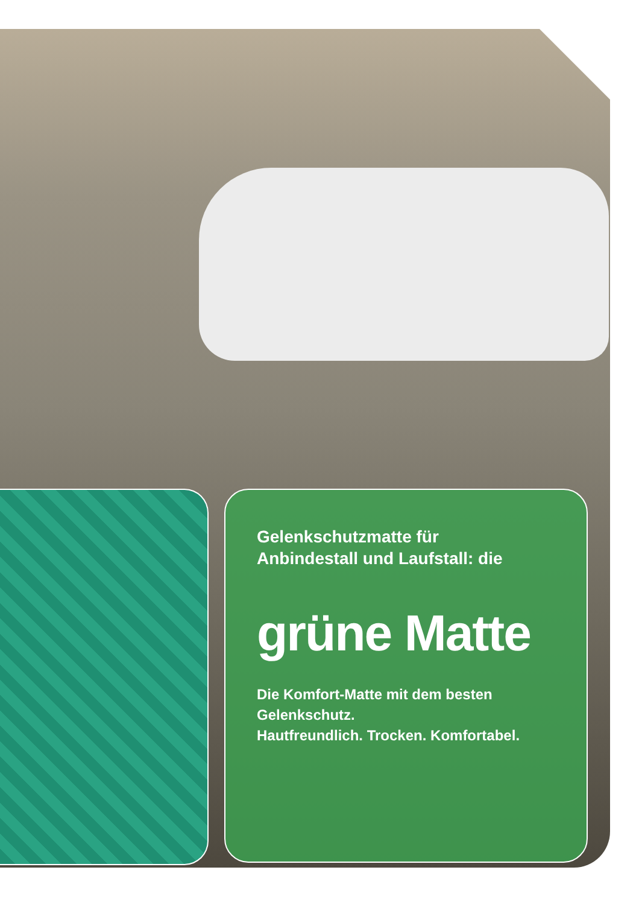Gelenkschutzmatte für
Anbindestall und Laufstall: die
grüne Matte
Die Komfort-Matte mit dem besten Gelenkschutz.
Hautfreundlich. Trocken. Komfortabel.